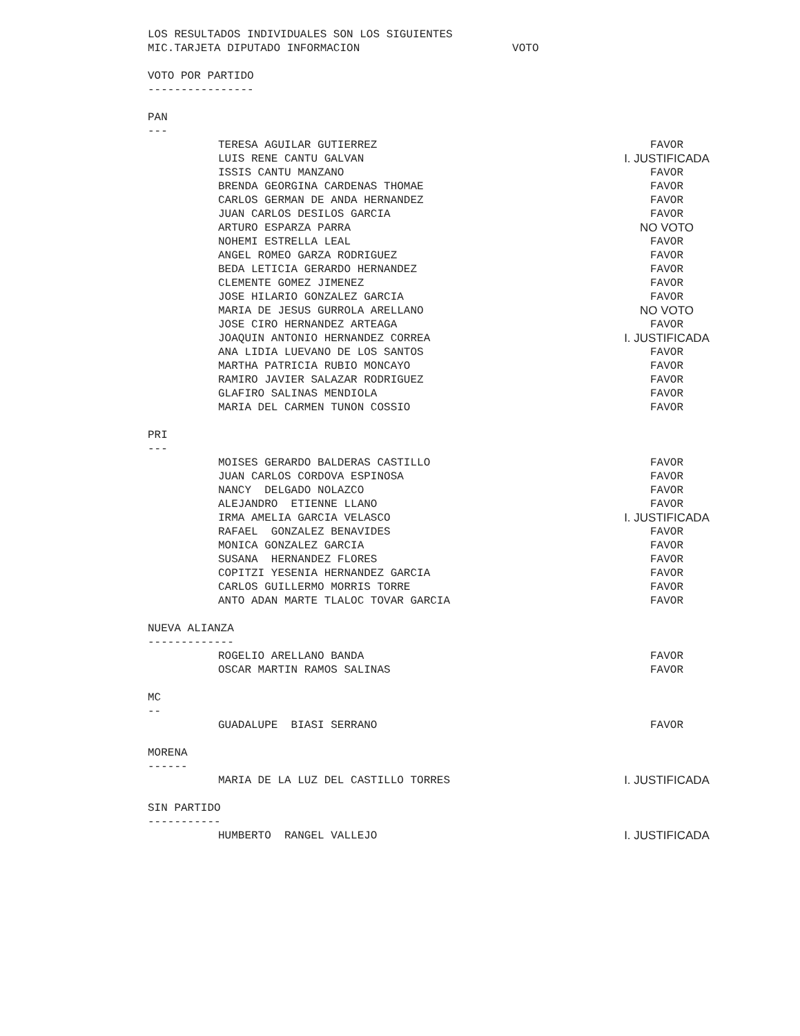LOS RESULTADOS INDIVIDUALES SON LOS SIGUIENTES
MIC.TARJETA DIPUTADO INFORMACION VOTO
VOTO POR PARTIDO
----------------
PAN
---
| TERESA AGUILAR GUTIERREZ | FAVOR |
| LUIS RENE CANTU GALVAN | I. JUSTIFICADA |
| ISSIS CANTU MANZANO | FAVOR |
| BRENDA GEORGINA CARDENAS THOMAE | FAVOR |
| CARLOS GERMAN DE ANDA HERNANDEZ | FAVOR |
| JUAN CARLOS DESILOS GARCIA | FAVOR |
| ARTURO ESPARZA PARRA | NO VOTO |
| NOHEMI ESTRELLA LEAL | FAVOR |
| ANGEL ROMEO GARZA RODRIGUEZ | FAVOR |
| BEDA LETICIA GERARDO HERNANDEZ | FAVOR |
| CLEMENTE GOMEZ JIMENEZ | FAVOR |
| JOSE HILARIO GONZALEZ GARCIA | FAVOR |
| MARIA DE JESUS GURROLA ARELLANO | NO VOTO |
| JOSE CIRO HERNANDEZ ARTEAGA | FAVOR |
| JOAQUIN ANTONIO HERNANDEZ CORREA | I. JUSTIFICADA |
| ANA LIDIA LUEVANO DE LOS SANTOS | FAVOR |
| MARTHA PATRICIA RUBIO MONCAYO | FAVOR |
| RAMIRO JAVIER SALAZAR RODRIGUEZ | FAVOR |
| GLAFIRO SALINAS MENDIOLA | FAVOR |
| MARIA DEL CARMEN TUNON COSSIO | FAVOR |
PRI
---
| MOISES GERARDO BALDERAS CASTILLO | FAVOR |
| JUAN CARLOS CORDOVA ESPINOSA | FAVOR |
| NANCY DELGADO NOLAZCO | FAVOR |
| ALEJANDRO ETIENNE LLANO | FAVOR |
| IRMA AMELIA GARCIA VELASCO | I. JUSTIFICADA |
| RAFAEL GONZALEZ BENAVIDES | FAVOR |
| MONICA GONZALEZ GARCIA | FAVOR |
| SUSANA HERNANDEZ FLORES | FAVOR |
| COPITZI YESENIA HERNANDEZ GARCIA | FAVOR |
| CARLOS GUILLERMO MORRIS TORRE | FAVOR |
| ANTO ADAN MARTE TLALOC TOVAR GARCIA | FAVOR |
NUEVA ALIANZA
-------------
| ROGELIO ARELLANO BANDA | FAVOR |
| OSCAR MARTIN RAMOS SALINAS | FAVOR |
MC
--
| GUADALUPE BIASI SERRANO | FAVOR |
MORENA
------
| MARIA DE LA LUZ DEL CASTILLO TORRES | I. JUSTIFICADA |
SIN PARTIDO
-----------
| HUMBERTO RANGEL VALLEJO | I. JUSTIFICADA |